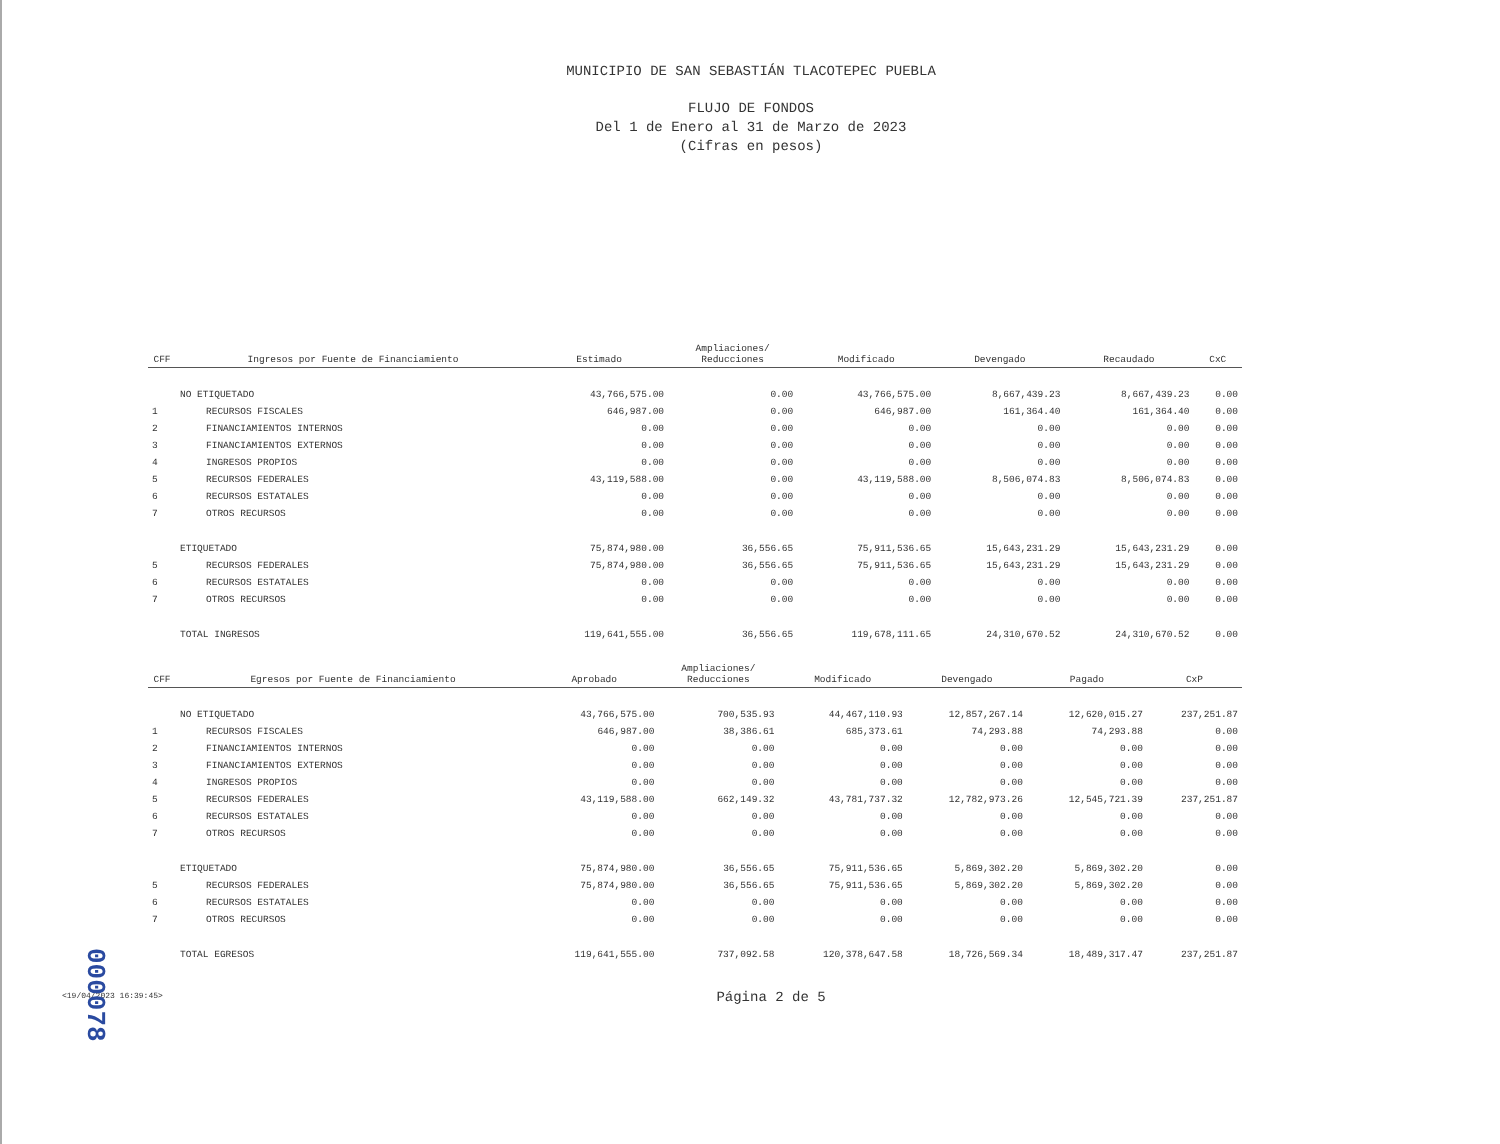MUNICIPIO DE SAN SEBASTIÁN TLACOTEPEC PUEBLA
FLUJO DE FONDOS
Del 1 de Enero al 31 de Marzo de 2023
(Cifras en pesos)
| CFF | Ingresos por Fuente de Financiamiento | Estimado | Ampliaciones/ Reducciones | Modificado | Devengado | Recaudado | CxC |
| --- | --- | --- | --- | --- | --- | --- | --- |
| | NO ETIQUETADO | 43,766,575.00 | 0.00 | 43,766,575.00 | 8,667,439.23 | 8,667,439.23 | 0.00 |
| 1 | RECURSOS FISCALES | 646,987.00 | 0.00 | 646,987.00 | 161,364.40 | 161,364.40 | 0.00 |
| 2 | FINANCIAMIENTOS INTERNOS | 0.00 | 0.00 | 0.00 | 0.00 | 0.00 | 0.00 |
| 3 | FINANCIAMIENTOS EXTERNOS | 0.00 | 0.00 | 0.00 | 0.00 | 0.00 | 0.00 |
| 4 | INGRESOS PROPIOS | 0.00 | 0.00 | 0.00 | 0.00 | 0.00 | 0.00 |
| 5 | RECURSOS FEDERALES | 43,119,588.00 | 0.00 | 43,119,588.00 | 8,506,074.83 | 8,506,074.83 | 0.00 |
| 6 | RECURSOS ESTATALES | 0.00 | 0.00 | 0.00 | 0.00 | 0.00 | 0.00 |
| 7 | OTROS RECURSOS | 0.00 | 0.00 | 0.00 | 0.00 | 0.00 | 0.00 |
| | ETIQUETADO | 75,874,980.00 | 36,556.65 | 75,911,536.65 | 15,643,231.29 | 15,643,231.29 | 0.00 |
| 5 | RECURSOS FEDERALES | 75,874,980.00 | 36,556.65 | 75,911,536.65 | 15,643,231.29 | 15,643,231.29 | 0.00 |
| 6 | RECURSOS ESTATALES | 0.00 | 0.00 | 0.00 | 0.00 | 0.00 | 0.00 |
| 7 | OTROS RECURSOS | 0.00 | 0.00 | 0.00 | 0.00 | 0.00 | 0.00 |
| | TOTAL INGRESOS | 119,641,555.00 | 36,556.65 | 119,678,111.65 | 24,310,670.52 | 24,310,670.52 | 0.00 |
| CFF | Egresos por Fuente de Financiamiento | Aprobado | Ampliaciones/ Reducciones | Modificado | Devengado | Pagado | CxP |
| --- | --- | --- | --- | --- | --- | --- | --- |
| | NO ETIQUETADO | 43,766,575.00 | 700,535.93 | 44,467,110.93 | 12,857,267.14 | 12,620,015.27 | 237,251.87 |
| 1 | RECURSOS FISCALES | 646,987.00 | 38,386.61 | 685,373.61 | 74,293.88 | 74,293.88 | 0.00 |
| 2 | FINANCIAMIENTOS INTERNOS | 0.00 | 0.00 | 0.00 | 0.00 | 0.00 | 0.00 |
| 3 | FINANCIAMIENTOS EXTERNOS | 0.00 | 0.00 | 0.00 | 0.00 | 0.00 | 0.00 |
| 4 | INGRESOS PROPIOS | 0.00 | 0.00 | 0.00 | 0.00 | 0.00 | 0.00 |
| 5 | RECURSOS FEDERALES | 43,119,588.00 | 662,149.32 | 43,781,737.32 | 12,782,973.26 | 12,545,721.39 | 237,251.87 |
| 6 | RECURSOS ESTATALES | 0.00 | 0.00 | 0.00 | 0.00 | 0.00 | 0.00 |
| 7 | OTROS RECURSOS | 0.00 | 0.00 | 0.00 | 0.00 | 0.00 | 0.00 |
| | ETIQUETADO | 75,874,980.00 | 36,556.65 | 75,911,536.65 | 5,869,302.20 | 5,869,302.20 | 0.00 |
| 5 | RECURSOS FEDERALES | 75,874,980.00 | 36,556.65 | 75,911,536.65 | 5,869,302.20 | 5,869,302.20 | 0.00 |
| 6 | RECURSOS ESTATALES | 0.00 | 0.00 | 0.00 | 0.00 | 0.00 | 0.00 |
| 7 | OTROS RECURSOS | 0.00 | 0.00 | 0.00 | 0.00 | 0.00 | 0.00 |
| | TOTAL EGRESOS | 119,641,555.00 | 737,092.58 | 120,378,647.58 | 18,726,569.34 | 18,489,317.47 | 237,251.87 |
<19/04/2023 16:39:45>
Página 2 de 5
000078